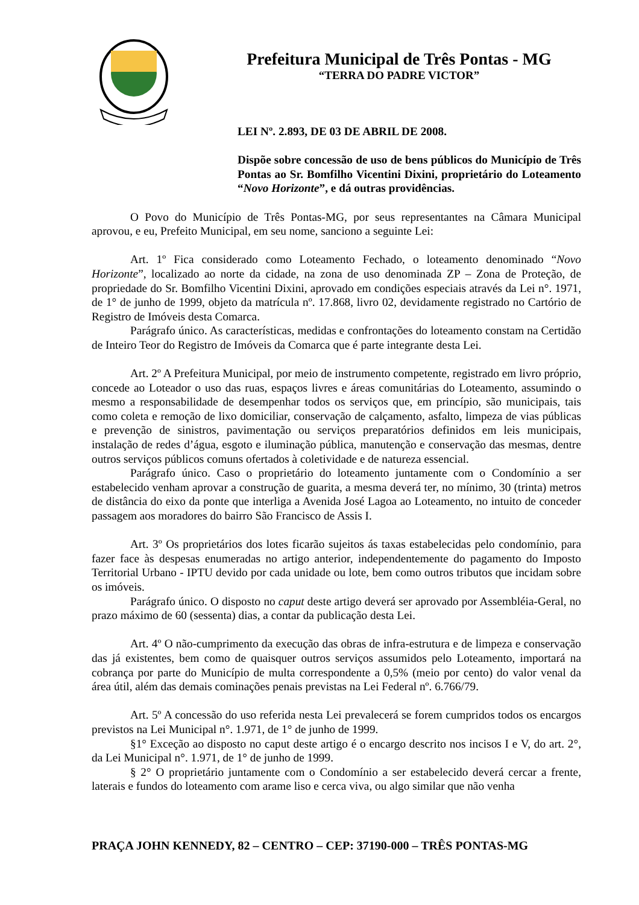Prefeitura Municipal de Três Pontas - MG
“TERRA DO PADRE VICTOR”
LEI Nº. 2.893, DE 03 DE ABRIL DE 2008.
Dispõe sobre concessão de uso de bens públicos do Município de Três Pontas ao Sr. Bomfilho Vicentini Dixini, proprietário do Loteamento “Novo Horizonte”, e dá outras providências.
O Povo do Município de Três Pontas-MG, por seus representantes na Câmara Municipal aprovou, e eu, Prefeito Municipal, em seu nome, sanciono a seguinte Lei:
Art. 1º Fica considerado como Loteamento Fechado, o loteamento denominado “Novo Horizonte”, localizado ao norte da cidade, na zona de uso denominada ZP – Zona de Proteção, de propriedade do Sr. Bomfilho Vicentini Dixini, aprovado em condições especiais através da Lei n°. 1971, de 1° de junho de 1999, objeto da matrícula nº. 17.868, livro 02, devidamente registrado no Cartório de Registro de Imóveis desta Comarca.
Parágrafo único. As características, medidas e confrontações do loteamento constam na Certidão de Inteiro Teor do Registro de Imóveis da Comarca que é parte integrante desta Lei.
Art. 2º A Prefeitura Municipal, por meio de instrumento competente, registrado em livro próprio, concede ao Loteador o uso das ruas, espaços livres e áreas comunitárias do Loteamento, assumindo o mesmo a responsabilidade de desempenhar todos os serviços que, em princípio, são municipais, tais como coleta e remoção de lixo domiciliar, conservação de calçamento, asfalto, limpeza de vias públicas e prevenção de sinistros, pavimentação ou serviços preparatórios definidos em leis municipais, instalação de redes d’água, esgoto e iluminação pública, manutenção e conservação das mesmas, dentre outros serviços públicos comuns ofertados à coletividade e de natureza essencial.
Parágrafo único. Caso o proprietário do loteamento juntamente com o Condomínio a ser estabelecido venham aprovar a construção de guarita, a mesma deverá ter, no mínimo, 30 (trinta) metros de distância do eixo da ponte que interliga a Avenida José Lagoa ao Loteamento, no intuito de conceder passagem aos moradores do bairro São Francisco de Assis I.
Art. 3º Os proprietários dos lotes ficarão sujeitos ás taxas estabelecidas pelo condomínio, para fazer face às despesas enumeradas no artigo anterior, independentemente do pagamento do Imposto Territorial Urbano - IPTU devido por cada unidade ou lote, bem como outros tributos que incidam sobre os imóveis.
Parágrafo único. O disposto no caput deste artigo deverá ser aprovado por Assembléia-Geral, no prazo máximo de 60 (sessenta) dias, a contar da publicação desta Lei.
Art. 4º O não-cumprimento da execução das obras de infra-estrutura e de limpeza e conservação das já existentes, bem como de quaisquer outros serviços assumidos pelo Loteamento, importará na cobrança por parte do Município de multa correspondente a 0,5% (meio por cento) do valor venal da área útil, além das demais cominações penais previstas na Lei Federal nº. 6.766/79.
Art. 5º A concessão do uso referida nesta Lei prevalecerá se forem cumpridos todos os encargos previstos na Lei Municipal n°. 1.971, de 1° de junho de 1999.
§1° Exceção ao disposto no caput deste artigo é o encargo descrito nos incisos I e V, do art. 2°, da Lei Municipal n°. 1.971, de 1° de junho de 1999.
§ 2° O proprietário juntamente com o Condomínio a ser estabelecido deverá cercar a frente, laterais e fundos do loteamento com arame liso e cerca viva, ou algo similar que não venha
PRAÇA JOHN KENNEDY, 82 – CENTRO – CEP: 37190-000 – TRÊS PONTAS-MG